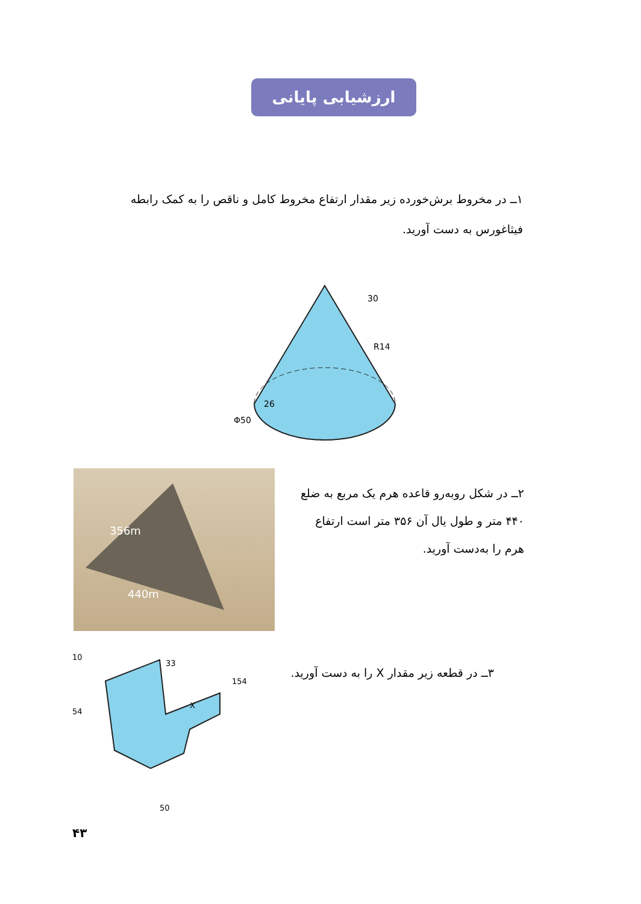ارزشیابی پایانی
۱ــ در مخروط برش‌خورده زیر مقدار ارتفاع مخروط کامل و ناقص را به کمک رابطه فیثاغورس به دست آورید.
R14
Φ50
26
30
356m
440m
۲ــ در شکل روبه‌رو قاعده هرم یک مربع به ضلع ۴۴۰ متر و طول یال آن ۳۵۶ متر است ارتفاع هرم را به‌دست آورید.
۳ــ در قطعه زیر مقدار X را به دست آورید.
10
54
33
154
X
50
۴۳